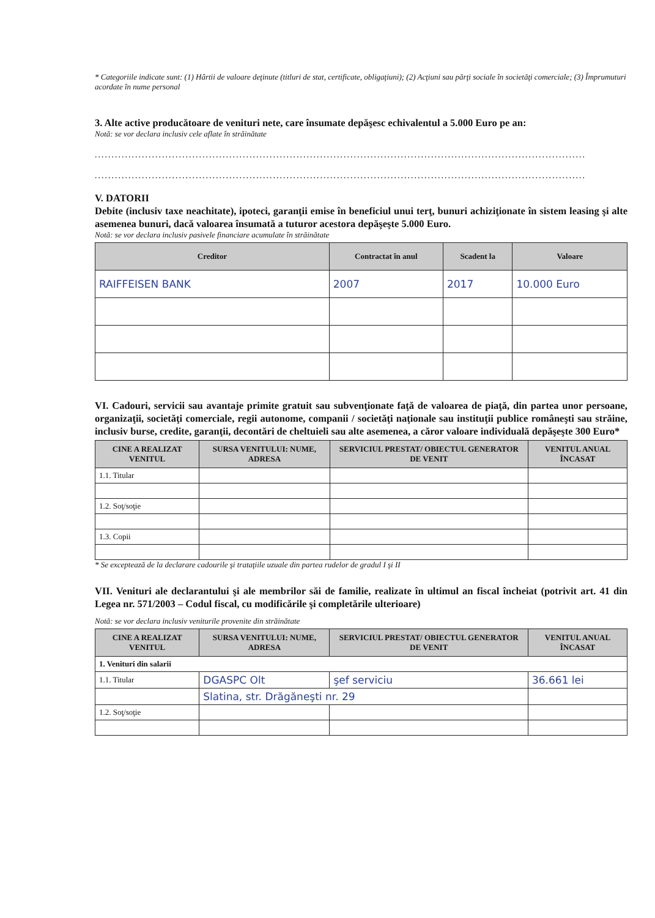* Categoriile indicate sunt: (1) Hârtii de valoare deţinute (titluri de stat, certificate, obligaţiuni); (2) Acţiuni sau părţi sociale în societăţi comerciale; (3) Împrumuturi acordate în nume personal
3. Alte active producătoare de venituri nete, care însumate depăşesc echivalentul a 5.000 Euro pe an:
Notă: se vor declara inclusiv cele aflate în străinătate
..................................................................................................................................................
..................................................................................................................................................
V. DATORII
Debite (inclusiv taxe neachitate), ipoteci, garanţii emise în beneficiul unui terţ, bunuri achiziţionate în sistem leasing şi alte asemenea bunuri, dacă valoarea însumată a tuturor acestora depăşeşte 5.000 Euro.
Notă: se vor declara inclusiv pasivele financiare acumulate în străinătate
| Creditor | Contractat în anul | Scadent la | Valoare |
| --- | --- | --- | --- |
| RAIFFEISEN BANK | 2007 | 2017 | 10.000 Euro |
VI. Cadouri, servicii sau avantaje primite gratuit sau subvenţionate faţă de valoarea de piaţă, din partea unor persoane, organizaţii, societăţi comerciale, regii autonome, companii / societăţi naţionale sau instituţii publice româneşti sau străine, inclusiv burse, credite, garanţii, decontări de cheltuieli sau alte asemenea, a căror valoare individuală depăşeşte 300 Euro*
| CINE A REALIZAT VENITUL | SURSA VENITULUI: NUME, ADRESA | SERVICIUL PRESTAT/ OBIECTUL GENERATOR DE VENIT | VENITUL ANUAL ÎNCASAT |
| --- | --- | --- | --- |
| 1.1. Titular | | | |
| 1.2. Soţ/soţie | | | |
| 1.3. Copii | | | |
* Se exceptează de la declarare cadourile şi trataţiile uzuale din partea rudelor de gradul I şi II
VII. Venituri ale declarantului şi ale membrilor săi de familie, realizate în ultimul an fiscal încheiat (potrivit art. 41 din Legea nr. 571/2003 – Codul fiscal, cu modificările şi completările ulterioare)
Notă: se vor declara inclusiv veniturile provenite din străinătate
| CINE A REALIZAT VENITUL | SURSA VENITULUI: NUME, ADRESA | SERVICIUL PRESTAT/ OBIECTUL GENERATOR DE VENIT | VENITUL ANUAL ÎNCASAT |
| --- | --- | --- | --- |
| 1. Venituri din salarii | | | |
| 1.1. Titular | DGASPC Olt | şef serviciu | 36.661 lei |
| | Slatina, str. Drăgăneşti nr. 29 | | |
| 1.2. Soţ/soţie | | | |